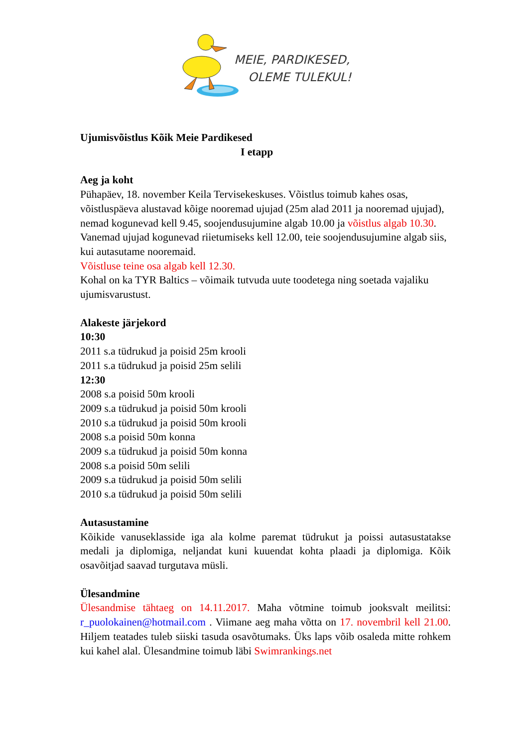MEIE, PARDIKESED,
OLEME TULEKUL!
Ujumisvõistlus Kõik Meie Pardikesed
I etapp
Aeg ja koht
Pühapäev, 18. november Keila Tervisekeskuses. Võistlus toimub kahes osas, võistluspäeva alustavad kõige nooremad ujujad (25m alad 2011 ja nooremad ujujad), nemad kogunevad kell 9.45, soojendusujumine algab 10.00 ja võistlus algab 10.30. Vanemad ujujad kogunevad riietumiseks kell 12.00, teie soojendusujumine algab siis, kui autasutame nooremaid.
Võistluse teine osa algab kell 12.30.
Kohal on ka TYR Baltics – võimaik tutvuda uute toodetega ning soetada vajaliku ujumisvarustust.
Alakeste järjekord
10:30
2011 s.a tüdrukud ja poisid 25m krooli
2011 s.a tüdrukud ja poisid 25m selili
12:30
2008 s.a poisid 50m krooli
2009 s.a tüdrukud ja poisid 50m krooli
2010 s.a tüdrukud ja poisid 50m krooli
2008 s.a poisid 50m konna
2009 s.a tüdrukud ja poisid 50m konna
2008 s.a poisid 50m selili
2009 s.a tüdrukud ja poisid 50m selili
2010 s.a tüdrukud ja poisid 50m selili
Autasustamine
Kõikide vanuseklasside iga ala kolme paremat tüdrukut ja poissi autasustatakse medali ja diplomiga, neljandat kuni kuuendat kohta plaadi ja diplomiga. Kõik osavõitjad saavad turgutava müsli.
Ülesandmine
Ülesandmise tähtaeg on 14.11.2017. Maha võtmine toimub jooksvalt meilitsi: r_puolokainen@hotmail.com . Viimane aeg maha võtta on 17. novembril kell 21.00. Hiljem teatades tuleb siiski tasuda osavõtumaks. Üks laps võib osaleda mitte rohkem kui kahel alal. Ülesandmine toimub läbi Swimrankings.net